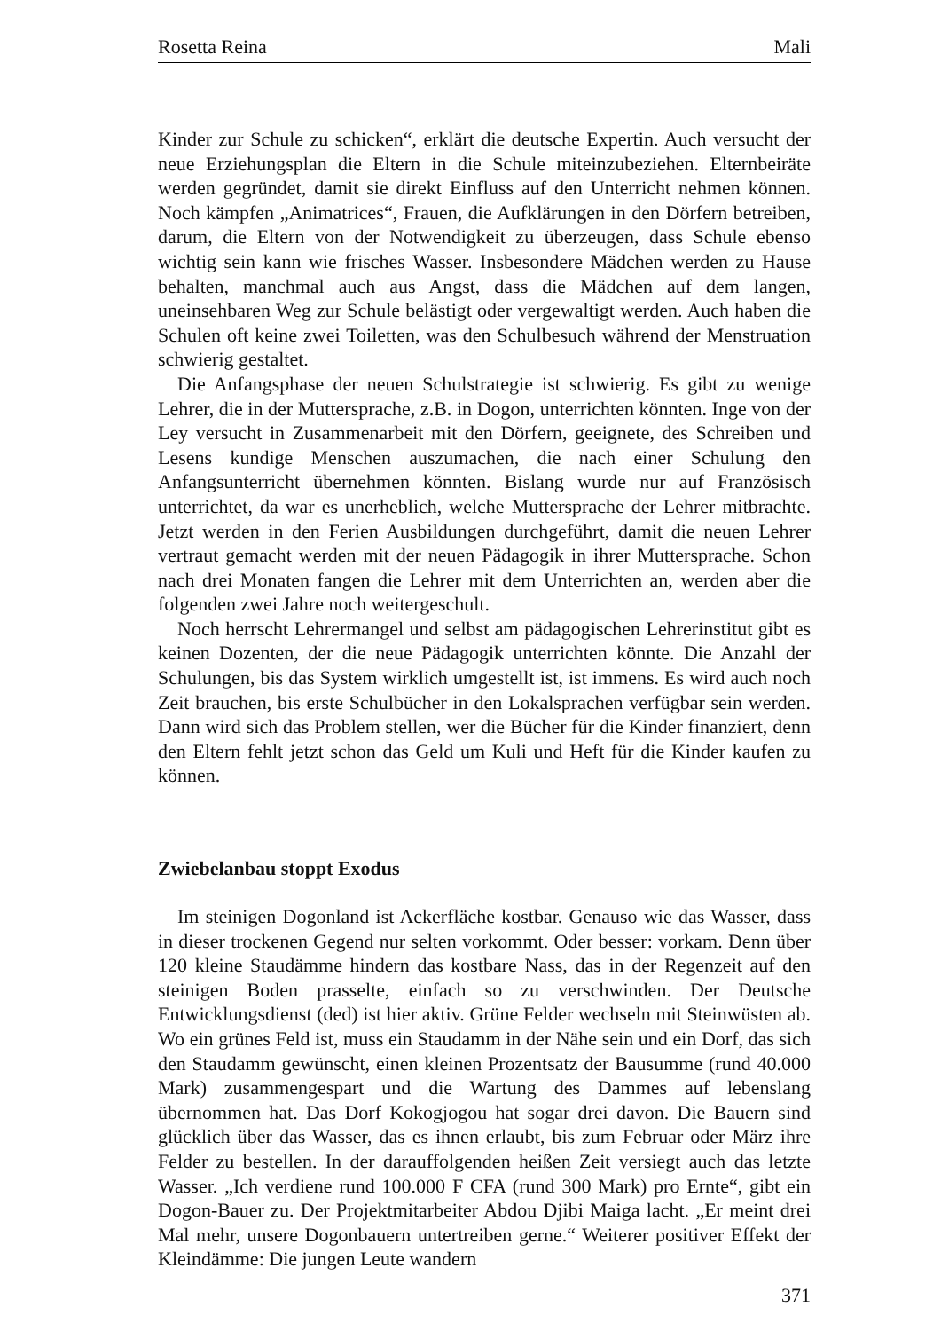Rosetta Reina Mali
Kinder zur Schule zu schicken“, erklärt die deutsche Expertin. Auch versucht der neue Erziehungsplan die Eltern in die Schule miteinzubeziehen. Eltern­beiräte werden gegründet, damit sie direkt Einfluss auf den Unterricht nehmen können. Noch kämpfen „Animatrices“, Frauen, die Aufklärungen in den Dör­fern betreiben, darum, die Eltern von der Notwendigkeit zu überzeugen, dass Schule ebenso wichtig sein kann wie frisches Wasser. Insbesondere Mädchen werden zu Hause behalten, manchmal auch aus Angst, dass die Mädchen auf dem langen, uneinsehbaren Weg zur Schule belästigt oder vergewaltigt werden. Auch haben die Schulen oft keine zwei Toiletten, was den Schulbesuch während der Menstruation schwierig gestaltet.
Die Anfangsphase der neuen Schulstrategie ist schwierig. Es gibt zu wenige Lehrer, die in der Muttersprache, z.B. in Dogon, unterrichten könnten. Inge von der Ley versucht in Zusammenarbeit mit den Dörfern, geeignete, des Schreiben und Lesens kundige Menschen auszumachen, die nach einer Schulung den Anfangsunterricht übernehmen könnten. Bislang wurde nur auf Französisch unterrichtet, da war es unerheblich, welche Muttersprache der Lehrer mit­brachte. Jetzt werden in den Ferien Ausbildungen durchgeführt, damit die neuen Lehrer vertraut gemacht werden mit der neuen Pädagogik in ihrer Mut­tersprache. Schon nach drei Monaten fangen die Lehrer mit dem Unterrichten an, werden aber die folgenden zwei Jahre noch weitergeschult.
Noch herrscht Lehrermangel und selbst am pädagogischen Lehrerinstitut gibt es keinen Dozenten, der die neue Pädagogik unterrichten könnte. Die Anzahl der Schulungen, bis das System wirklich umgestellt ist, ist immens. Es wird auch noch Zeit brauchen, bis erste Schulbücher in den Lokalsprachen verfüg­bar sein werden. Dann wird sich das Problem stellen, wer die Bücher für die Kinder finanziert, denn den Eltern fehlt jetzt schon das Geld um Kuli und Heft für die Kinder kaufen zu können.
Zwiebelanbau stoppt Exodus
Im steinigen Dogonland ist Ackerfläche kostbar. Genauso wie das Wasser, dass in dieser trockenen Gegend nur selten vorkommt. Oder besser: vorkam. Denn über 120 kleine Staudämme hindern das kostbare Nass, das in der Regen­zeit auf den steinigen Boden prasselte, einfach so zu verschwinden. Der Deut­sche Entwicklungsdienst (ded) ist hier aktiv. Grüne Felder wechseln mit Stein­wüsten ab. Wo ein grünes Feld ist, muss ein Staudamm in der Nähe sein und ein Dorf, das sich den Staudamm gewünscht, einen kleinen Prozentsatz der Bau­summe (rund 40.000 Mark) zusammengespart und die Wartung des Dammes auf lebenslang übernommen hat. Das Dorf Kokogjogou hat sogar drei davon. Die Bauern sind glücklich über das Wasser, das es ihnen erlaubt, bis zum Februar oder März ihre Felder zu bestellen. In der darauffolgenden heißen Zeit versiegt auch das letzte Wasser. „Ich verdiene rund 100.000 F CFA (rund 300 Mark) pro Ernte“, gibt ein Dogon-Bauer zu. Der Projektmitarbeiter Abdou Djibi Maiga lacht. „Er meint drei Mal mehr, unsere Dogonbauern untertreiben gerne.“ Weiterer positiver Effekt der Kleindämme: Die jungen Leute wandern
371